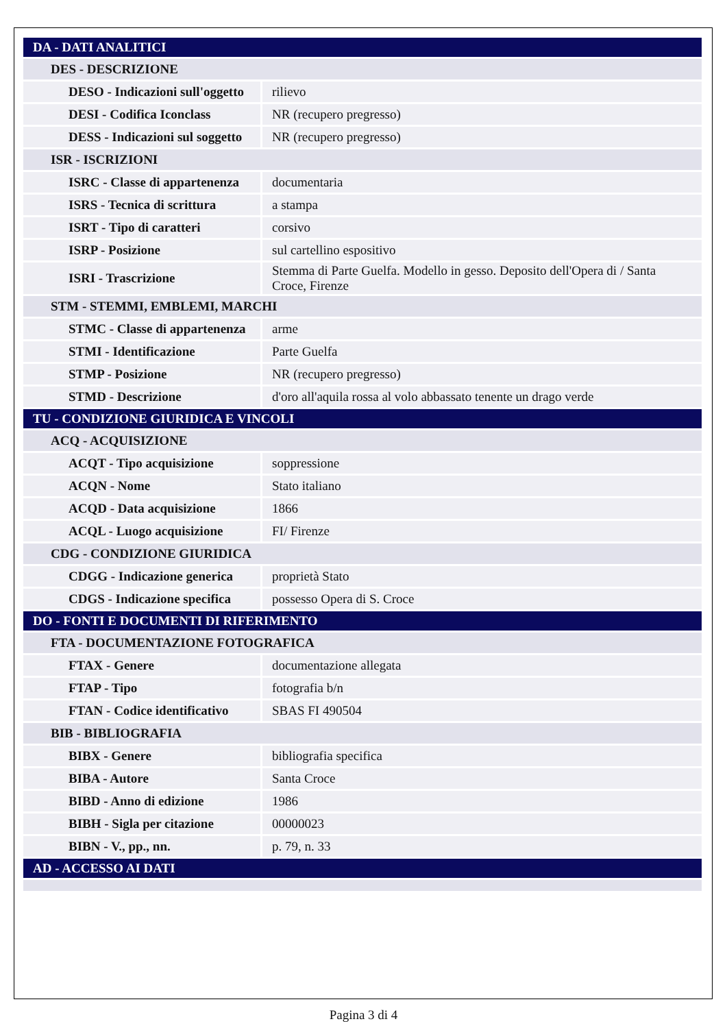| DA - DATI ANALITICI | |
| DES - DESCRIZIONE | |
| DESO - Indicazioni sull'oggetto | rilievo |
| DESI - Codifica Iconclass | NR (recupero pregresso) |
| DESS - Indicazioni sul soggetto | NR (recupero pregresso) |
| ISR - ISCRIZIONI | |
| ISRC - Classe di appartenenza | documentaria |
| ISRS - Tecnica di scrittura | a stampa |
| ISRT - Tipo di caratteri | corsivo |
| ISRP - Posizione | sul cartellino espositivo |
| ISRI - Trascrizione | Stemma di Parte Guelfa. Modello in gesso. Deposito dell'Opera di / Santa Croce, Firenze |
| STM - STEMMI, EMBLEMI, MARCHI | |
| STMC - Classe di appartenenza | arme |
| STMI - Identificazione | Parte Guelfa |
| STMP - Posizione | NR (recupero pregresso) |
| STMD - Descrizione | d'oro all'aquila rossa al volo abbassato tenente un drago verde |
| TU - CONDIZIONE GIURIDICA E VINCOLI | |
| ACQ - ACQUISIZIONE | |
| ACQT - Tipo acquisizione | soppressione |
| ACQN - Nome | Stato italiano |
| ACQD - Data acquisizione | 1866 |
| ACQL - Luogo acquisizione | FI/ Firenze |
| CDG - CONDIZIONE GIURIDICA | |
| CDGG - Indicazione generica | proprietà Stato |
| CDGS - Indicazione specifica | possesso Opera di S. Croce |
| DO - FONTI E DOCUMENTI DI RIFERIMENTO | |
| FTA - DOCUMENTAZIONE FOTOGRAFICA | |
| FTAX - Genere | documentazione allegata |
| FTAP - Tipo | fotografia b/n |
| FTAN - Codice identificativo | SBAS FI 490504 |
| BIB - BIBLIOGRAFIA | |
| BIBX - Genere | bibliografia specifica |
| BIBA - Autore | Santa Croce |
| BIBD - Anno di edizione | 1986 |
| BIBH - Sigla per citazione | 00000023 |
| BIBN - V., pp., nn. | p. 79, n. 33 |
| AD - ACCESSO AI DATI | |
Pagina 3 di 4